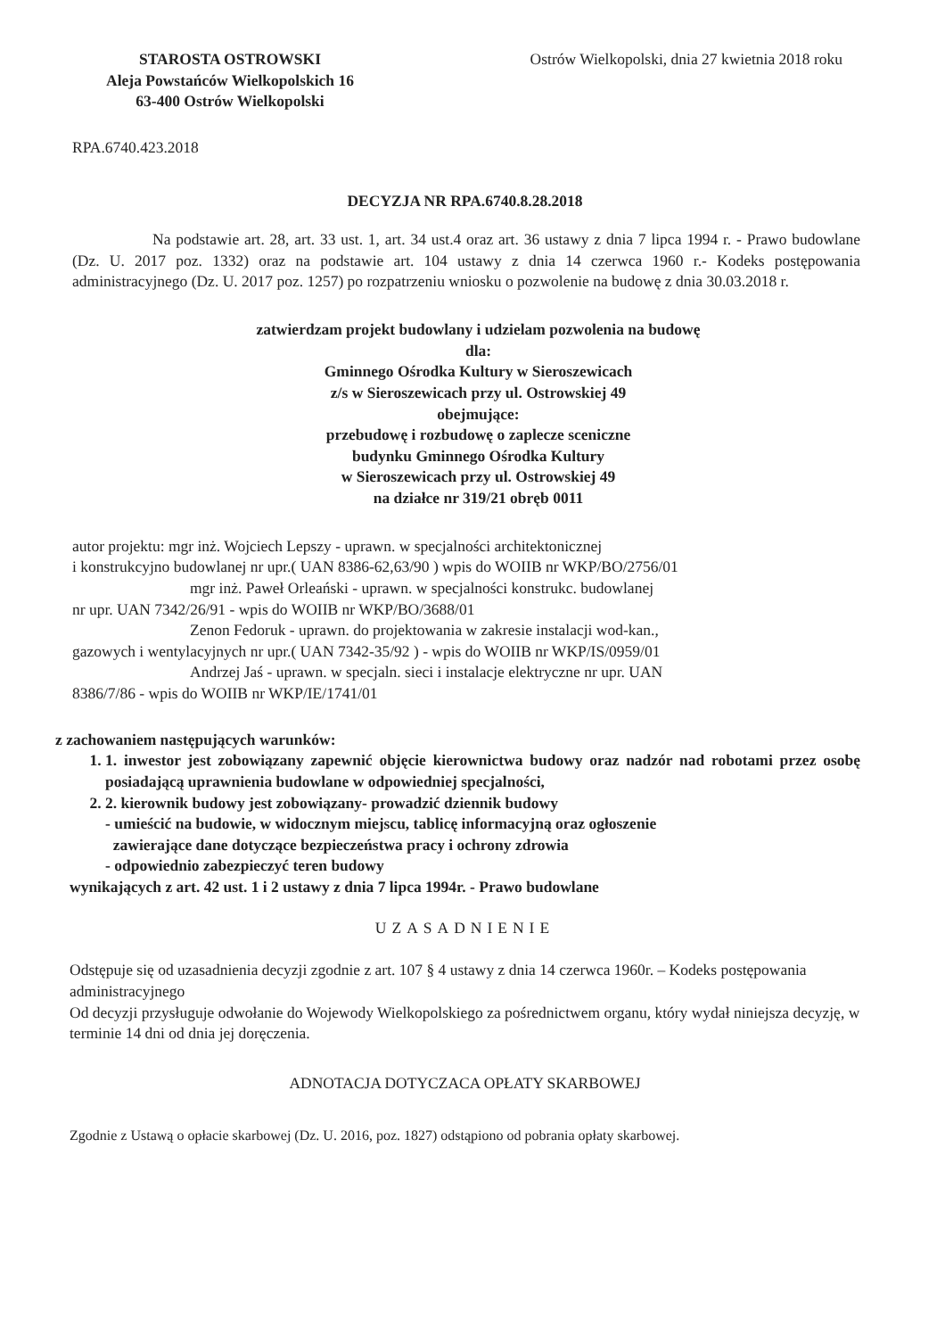STAROSTA OSTROWSKI
Aleja Powstańców Wielkopolskich 16
63-400 Ostrów Wielkopolski
Ostrów Wielkopolski, dnia 27 kwietnia 2018 roku
RPA.6740.423.2018
DECYZJA NR RPA.6740.8.28.2018
Na podstawie art. 28, art. 33 ust. 1, art. 34 ust.4 oraz art. 36 ustawy z dnia 7 lipca 1994 r. - Prawo budowlane (Dz. U. 2017 poz. 1332) oraz na podstawie art. 104 ustawy z dnia 14 czerwca 1960 r.- Kodeks postępowania administracyjnego (Dz. U. 2017 poz. 1257) po rozpatrzeniu wniosku o pozwolenie na budowę z dnia 30.03.2018 r.
zatwierdzam projekt budowlany i udzielam pozwolenia na budowę
dla:
Gminnego Ośrodka Kultury w Sieroszewicach
z/s w Sieroszewicach przy ul. Ostrowskiej 49
obejmujące:
przebudowę i rozbudowę o zaplecze sceniczne
budynku Gminnego Ośrodka Kultury
w Sieroszewicach przy ul. Ostrowskiej 49
na działce nr 319/21 obręb 0011
autor projektu: mgr inż. Wojciech Lepszy - uprawn. w specjalności architektonicznej
i konstrukcyjno budowlanej nr upr.( UAN 8386-62,63/90 ) wpis do WOIIB nr WKP/BO/2756/01
mgr inż. Paweł Orleański - uprawn. w specjalności konstrukc. budowlanej
nr upr. UAN 7342/26/91 - wpis do WOIIB nr WKP/BO/3688/01
Zenon Fedoruk - uprawn. do projektowania w zakresie instalacji wod-kan.,
gazowych i wentylacyjnych nr upr.( UAN 7342-35/92 ) - wpis do WOIIB nr WKP/IS/0959/01
Andrzej Jaś - uprawn. w specjaln. sieci i instalacje elektryczne nr upr. UAN
8386/7/86 - wpis do WOIIB nr WKP/IE/1741/01
z zachowaniem następujących warunków:
1. 1. inwestor jest zobowiązany zapewnić objęcie kierownictwa budowy oraz nadzór nad robotami przez osobę posiadającą uprawnienia budowlane w odpowiedniej specjalności,
2. 2. kierownik budowy jest zobowiązany- prowadzić dziennik budowy
- umieścić na budowie, w widocznym miejscu, tablicę informacyjną oraz ogłoszenie
zawierające dane dotyczące bezpieczeństwa pracy i ochrony zdrowia
- odpowiednio zabezpieczyć teren budowy
wynikających z art. 42 ust. 1 i 2 ustawy z dnia 7 lipca 1994r. - Prawo budowlane
UZASADNIENIE
Odstępuje się od uzasadnienia decyzji zgodnie z art. 107 § 4 ustawy z dnia 14 czerwca 1960r. – Kodeks postępowania administracyjnego
Od decyzji przysługuje odwołanie do Wojewody Wielkopolskiego za pośrednictwem organu, który wydał niniejsza decyzję, w terminie 14 dni od dnia jej doręczenia.
ADNOTACJA DOTYCZACA OPŁATY SKARBOWEJ
Zgodnie z Ustawą o opłacie skarbowej (Dz. U. 2016, poz. 1827) odstąpiono od pobrania opłaty skarbowej.